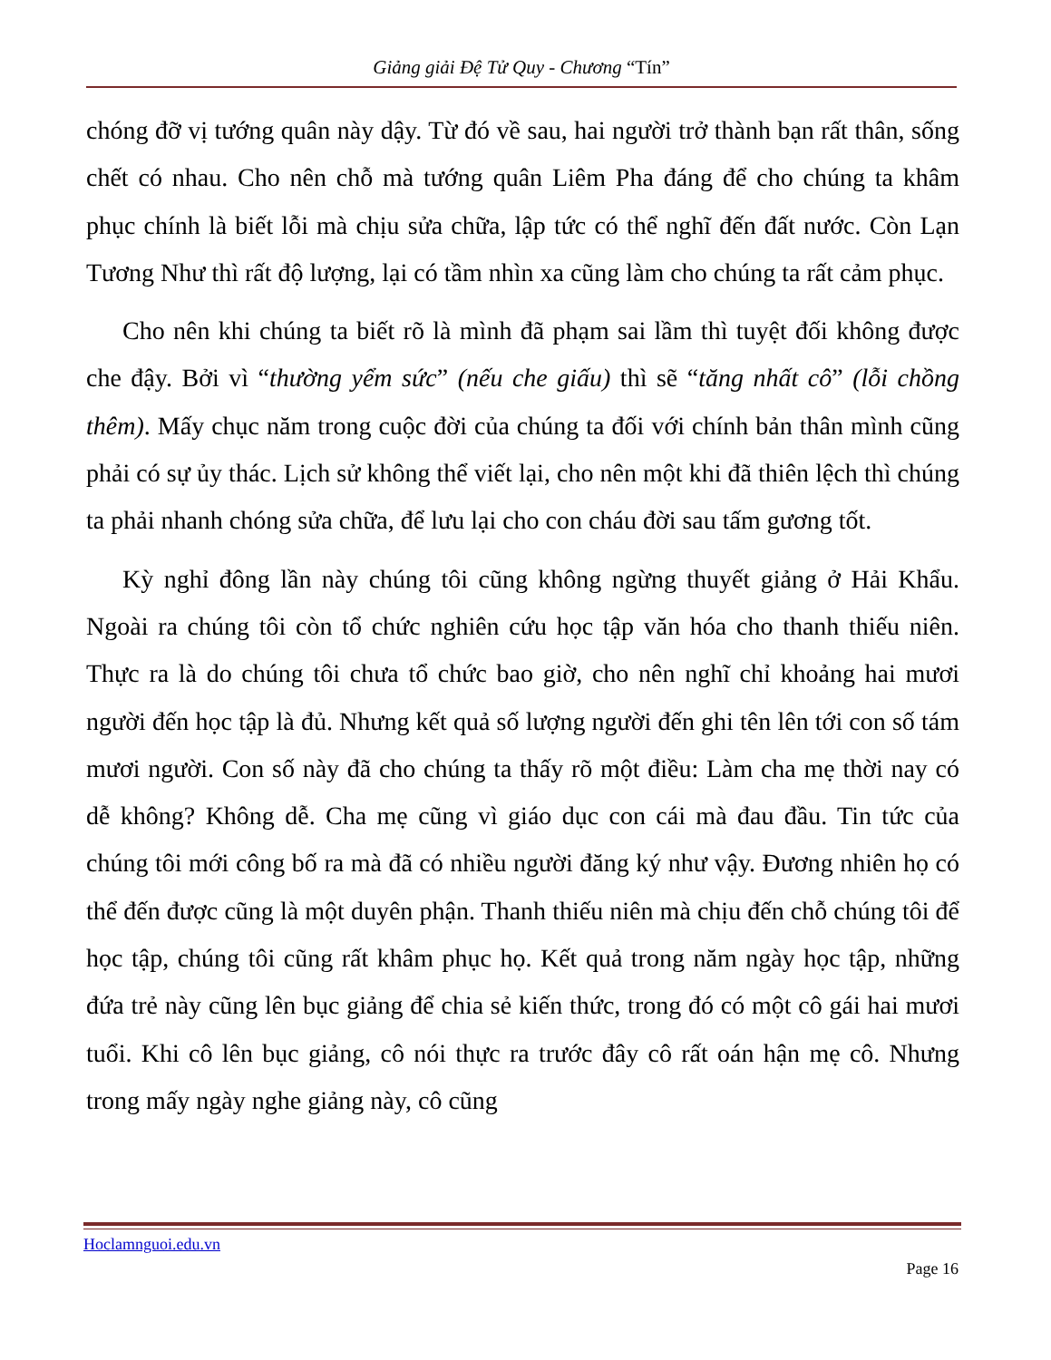Giảng giải Đệ Tử Quy - Chương “Tín”
chóng đỡ vị tướng quân này dậy. Từ đó về sau, hai người trở thành bạn rất thân, sống chết có nhau. Cho nên chỗ mà tướng quân Liêm Pha đáng để cho chúng ta khâm phục chính là biết lỗi mà chịu sửa chữa, lập tức có thể nghĩ đến đất nước. Còn Lạn Tương Như thì rất độ lượng, lại có tầm nhìn xa cũng làm cho chúng ta rất cảm phục.
Cho nên khi chúng ta biết rõ là mình đã phạm sai lầm thì tuyệt đối không được che đậy. Bởi vì “thường yểm sức” (nếu che giấu) thì sẽ “tăng nhất cô” (lỗi chồng thêm). Mấy chục năm trong cuộc đời của chúng ta đối với chính bản thân mình cũng phải có sự ủy thác. Lịch sử không thể viết lại, cho nên một khi đã thiên lệch thì chúng ta phải nhanh chóng sửa chữa, để lưu lại cho con cháu đời sau tấm gương tốt.
Kỳ nghỉ đông lần này chúng tôi cũng không ngừng thuyết giảng ở Hải Khẩu. Ngoài ra chúng tôi còn tổ chức nghiên cứu học tập văn hóa cho thanh thiếu niên. Thực ra là do chúng tôi chưa tổ chức bao giờ, cho nên nghĩ chỉ khoảng hai mươi người đến học tập là đủ. Nhưng kết quả số lượng người đến ghi tên lên tới con số tám mươi người. Con số này đã cho chúng ta thấy rõ một điều: Làm cha mẹ thời nay có dễ không? Không dễ. Cha mẹ cũng vì giáo dục con cái mà đau đầu. Tin tức của chúng tôi mới công bố ra mà đã có nhiều người đăng ký như vậy. Đương nhiên họ có thể đến được cũng là một duyên phận. Thanh thiếu niên mà chịu đến chỗ chúng tôi để học tập, chúng tôi cũng rất khâm phục họ. Kết quả trong năm ngày học tập, những đứa trẻ này cũng lên bục giảng để chia sẻ kiến thức, trong đó có một cô gái hai mươi tuổi. Khi cô lên bục giảng, cô nói thực ra trước đây cô rất oán hận mẹ cô. Nhưng trong mấy ngày nghe giảng này, cô cũng
Hoclamnguoi.edu.vn
Page 16